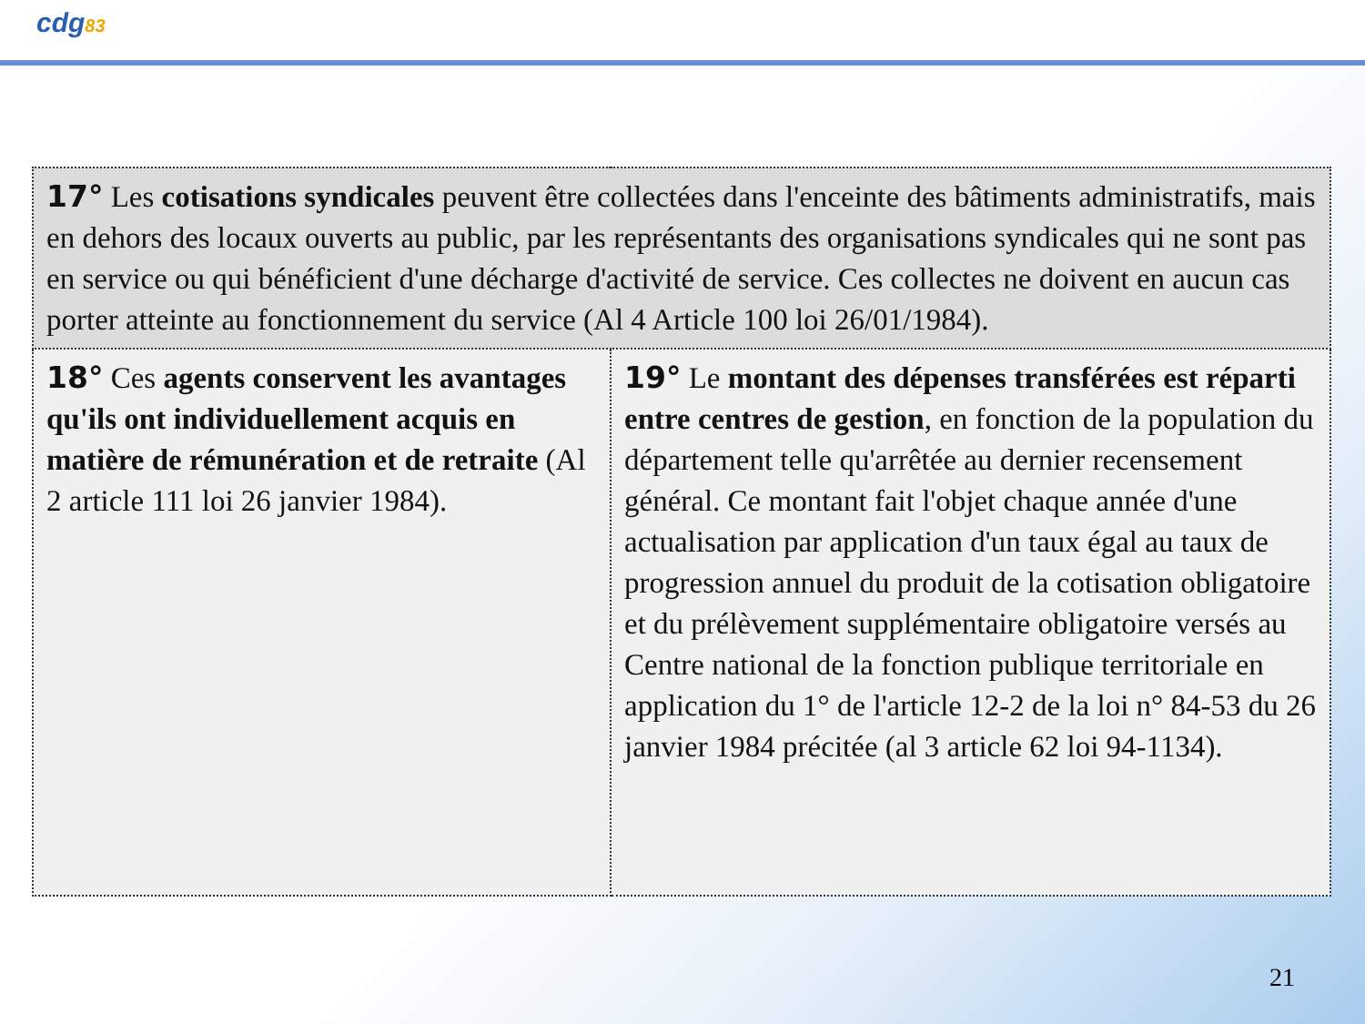cdg83
| 17° Les cotisations syndicales peuvent être collectées dans l'enceinte des bâtiments administratifs, mais en dehors des locaux ouverts au public, par les représentants des organisations syndicales qui ne sont pas en service ou qui bénéficient d'une décharge d'activité de service. Ces collectes ne doivent en aucun cas porter atteinte au fonctionnement du service (Al 4 Article 100 loi 26/01/1984). | |
| 18° Ces agents conservent les avantages qu'ils ont individuellement acquis en matière de rémunération et de retraite (Al 2 article 111 loi 26 janvier 1984). | 19° Le montant des dépenses transférées est réparti entre centres de gestion , en fonction de la population du département telle qu'arrêtée au dernier recensement général. Ce montant fait l'objet chaque année d'une actualisation par application d'un taux égal au taux de progression annuel du produit de la cotisation obligatoire et du prélèvement supplémentaire obligatoire versés au Centre national de la fonction publique territoriale en application du 1° de l'article 12-2 de la loi n° 84-53 du 26 janvier 1984 précitée (al 3 article 62 loi 94-1134). |
21